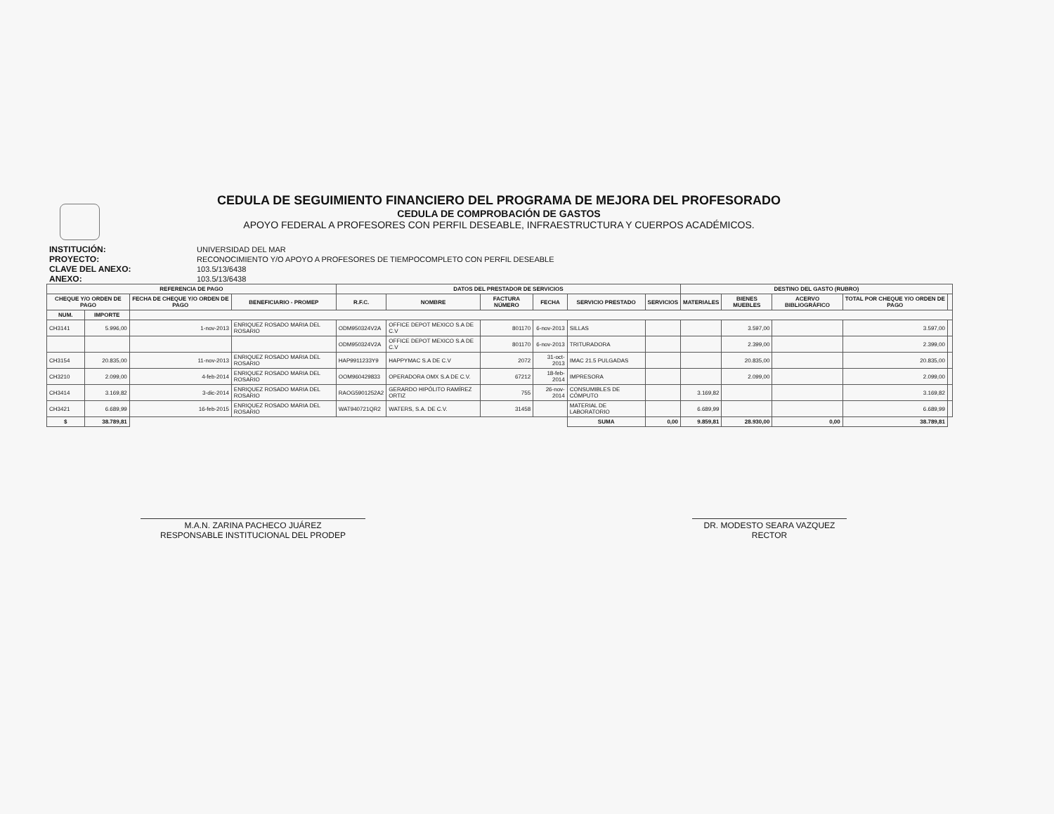CEDULA DE SEGUIMIENTO FINANCIERO DEL PROGRAMA DE MEJORA DEL PROFESORADO
CEDULA DE COMPROBACIÓN DE GASTOS
APOYO FEDERAL A PROFESORES CON PERFIL DESEABLE, INFRAESTRUCTURA Y CUERPOS ACADÉMICOS.
INSTITUCIÓN: UNIVERSIDAD DEL MAR PROYECTO: RECONOCIMIENTO Y/O APOYO A PROFESORES DE TIEMPOCOMPLETO CON PERFIL DESEABLE CLAVE DEL ANEXO: 103.5/13/6438 ANEXO: 103.5/13/6438
| REFERENCIA DE PAGO | | | | DATOS DEL PRESTADOR DE SERVICIOS | | | | | | DESTINO DEL GASTO (RUBRO) | | | | |
| --- | --- | --- | --- | --- | --- | --- | --- | --- | --- | --- | --- | --- | --- | --- |
| CHEQUE Y/O ORDEN DE PAGO | | FECHA DE CHEQUE Y/O ORDEN DE PAGO | BENEFICIARIO - PROMEP | R.F.C. | NOMBRE | FACTURA NÚMERO | FECHA | SERVICIO PRESTADO | SERVICIOS | MATERIALES | BIENES MUEBLES | ACERVO BIBLIOGRÁFICO | TOTAL POR CHEQUE Y/O ORDEN DE PAGO | |
| NUM. | IMPORTE | | | | | | | | | | | | | |
| CH3141 | 5.996,00 | 1-nov-2013 | ENRIQUEZ ROSADO MARIA DEL ROSARIO | ODM950324V2A | OFFICE DEPOT MEXICO S.A DE C.V | 801170 | 6-nov-2013 | SILLAS | | | 3.597,00 | | 3.597,00 | |
| | | | | ODM950324V2A | OFFICE DEPOT MEXICO S.A DE C.V | 801170 | 6-nov-2013 | TRITURADORA | | | 2.399,00 | | 2.399,00 | |
| CH3154 | 20.835,00 | 11-nov-2013 | ENRIQUEZ ROSADO MARIA DEL ROSARIO | HAP9911233Y9 | HAPPYMAC S.A DE C.V | 2072 | 31-oct-2013 | IMAC 21.5 PULGADAS | | | 20.835,00 | | 20.835,00 | |
| CH3210 | 2.099,00 | 4-feb-2014 | ENRIQUEZ ROSADO MARIA DEL ROSARIO | OOM960429833 | OPERADORA OMX S.A DE C.V. | 67212 | 18-feb-2014 | IMPRESORA | | | 2.099,00 | | 2.099,00 | |
| CH3414 | 3.169,82 | 3-dic-2014 | ENRIQUEZ ROSADO MARIA DEL ROSARIO | RAOG5901252A2 | GERARDO HIPÓLITO RAMÍREZ ORTIZ | 755 | 26-nov-2014 | CONSUMIBLES DE CÓMPUTO | | 3.169,82 | | | 3.169,82 | |
| CH3421 | 6.689,99 | 16-feb-2015 | ENRIQUEZ ROSADO MARIA DEL ROSARIO | WAT940721QR2 | WATERS, S.A. DE C.V. | 31458 | | MATERIAL DE LABORATORIO | | 6.689,99 | | | 6.689,99 | |
| $ | 38.789,81 | | | | | | | SUMA | 0,00 | 9.859,81 | 28.930,00 | 0,00 | 38.789,81 | |
M.A.N. ZARINA PACHECO JUÁREZ
RESPONSABLE INSTITUCIONAL DEL PRODEP
DR. MODESTO SEARA VAZQUEZ
RECTOR